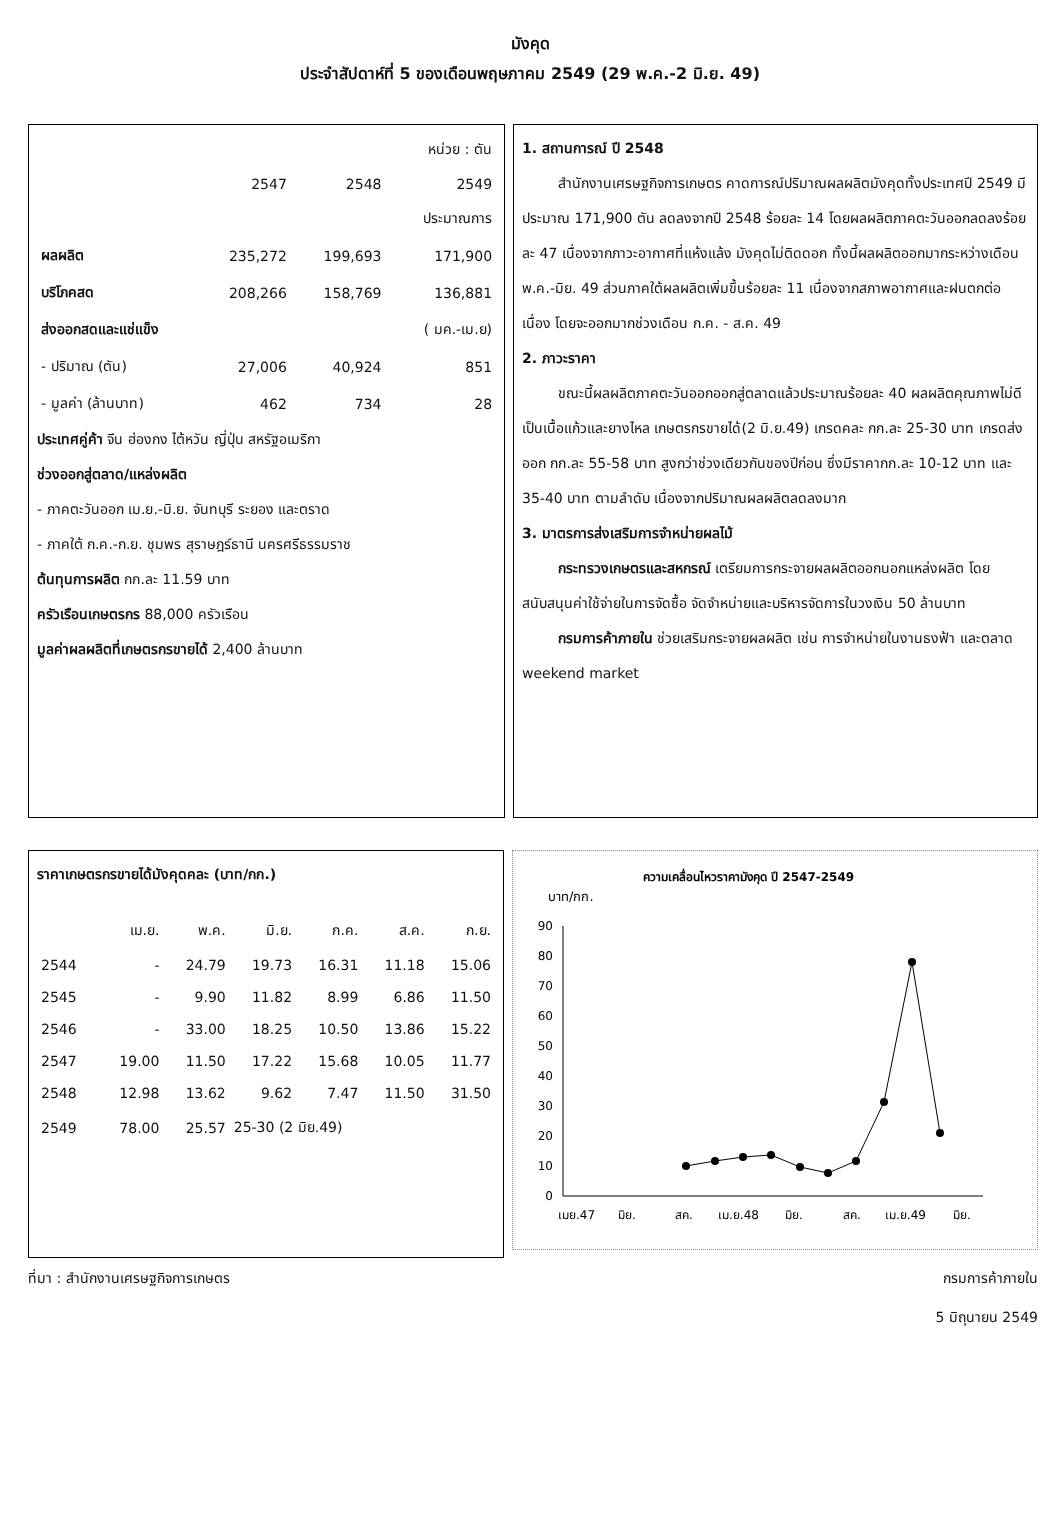มังคุด
ประจำสัปดาห์ที่ 5 ของเดือนพฤษภาคม 2549 (29 พ.ค.-2 มิ.ย. 49)
| | | | หน่วย : ตัน |
| | 2547 | 2548 | 2549 |
| | | | ประมาณการ |
| ผลผลิต | 235,272 | 199,693 | 171,900 |
| บริโภคสด | 208,266 | 158,769 | 136,881 |
| ส่งออกสดและแช่แข็ง | | | ( มค.-เม.ย) |
| - ปริมาณ (ตัน) | 27,006 | 40,924 | 851 |
| - มูลค่า (ล้านบาท) | 462 | 734 | 28 |
ประเทศคู่ค้า จีน ฮ่องกง ไต้หวัน ญี่ปุ่น สหรัฐอเมริกา
ช่วงออกสู่ตลาด/แหล่งผลิต
- ภาคตะวันออก เม.ย.-มิ.ย. จันทบุรี ระยอง และตราด
- ภาคใต้ ก.ค.-ก.ย. ชุมพร สุราษฎร์ธานี นครศรีธรรมราช
ต้นทุนการผลิต กก.ละ 11.59 บาท
ครัวเรือนเกษตรกร 88,000 ครัวเรือน
มูลค่าผลผลิตที่เกษตรกรขายได้ 2,400 ล้านบาท
1. สถานการณ์ ปี 2548
สำนักงานเศรษฐกิจการเกษตร คาดการณ์ปริมาณผลผลิตมังคุดทั้งประเทศปี 2549 มีประมาณ 171,900 ตัน ลดลงจากปี 2548 ร้อยละ 14 โดยผลผลิตภาคตะวันออกลดลงร้อยละ 47 เนื่องจากภาวะอากาศที่แห้งแล้ง มังคุดไม่ติดดอก ทั้งนี้ผลผลิตออกมากระหว่างเดือนพ.ค.-มิย. 49 ส่วนภาคใต้ผลผลิตเพิ่มขึ้นร้อยละ 11 เนื่องจากสภาพอากาศและฝนตกต่อเนื่อง โดยจะออกมากช่วงเดือน ก.ค. - ส.ค. 49
2. ภาวะราคา
ขณะนี้ผลผลิตภาคตะวันออกออกสู่ตลาดแล้วประมาณร้อยละ 40 ผลผลิตคุณภาพไม่ดี เป็นเนื้อแก้วและยางไหล เกษตรกรขายได้(2 มิ.ย.49) เกรดคละ กก.ละ 25-30 บาท เกรดส่งออก กก.ละ 55-58 บาท สูงกว่าช่วงเดียวกันของปีก่อน ซึ่งมีราคากก.ละ 10-12 บาท และ 35-40 บาท ตามลำดับ เนื่องจากปริมาณผลผลิตลดลงมาก
3. มาตรการส่งเสริมการจำหน่ายผลไม้
กระทรวงเกษตรและสหกรณ์ เตรียมการกระจายผลผลิตออกนอกแหล่งผลิต โดยสนับสนุนค่าใช้จ่ายในการจัดซื้อ จัดจำหน่ายและบริหารจัดการในวงเงิน 50 ล้านบาท
กรมการค้าภายใน ช่วยเสริมกระจายผลผลิต เช่น การจำหน่ายในงานธงฟ้า และตลาด weekend market
ราคาเกษตรกรขายได้มังคุดคละ (บาท/กก.)
| | เม.ย. | พ.ค. | มิ.ย. | ก.ค. | ส.ค. | ก.ย. |
| --- | --- | --- | --- | --- | --- | --- |
| 2544 | - | 24.79 | 19.73 | 16.31 | 11.18 | 15.06 |
| 2545 | - | 9.90 | 11.82 | 8.99 | 6.86 | 11.50 |
| 2546 | - | 33.00 | 18.25 | 10.50 | 13.86 | 15.22 |
| 2547 | 19.00 | 11.50 | 17.22 | 15.68 | 10.05 | 11.77 |
| 2548 | 12.98 | 13.62 | 9.62 | 7.47 | 11.50 | 31.50 |
| 2549 | 78.00 | 25.57 | 25-30 (2 มิย.49) | | | |
ความเคลื่อนไหวราคามังคุด ปี 2547-2549
บาท/กก.
90
80
70
60
50
40
30
20
10
0
เมย.47
มิย.
สค.
เม.ย.48
มิย.
สค.
เม.ย.49
มิย.
ที่มา : สำนักงานเศรษฐกิจการเกษตร กรมการค้าภายใน
5 มิถุนายน 2549